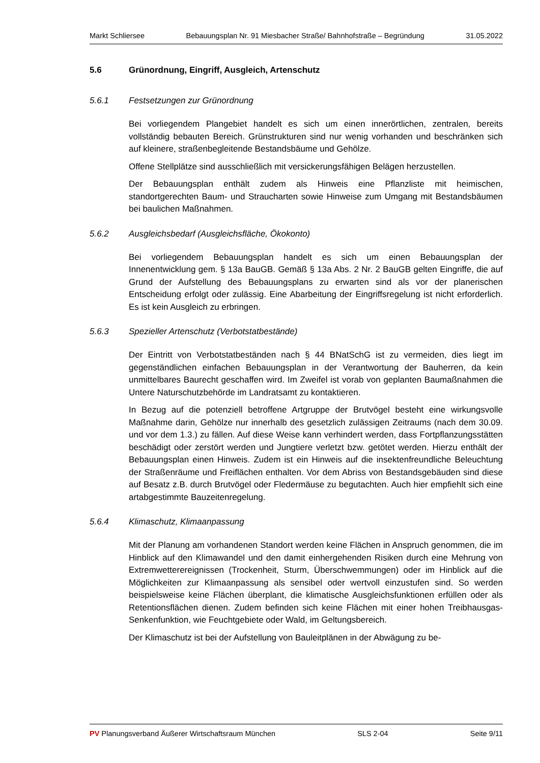Markt Schliersee Bebauungsplan Nr. 91 Miesbacher Straße/ Bahnhofstraße – Begründung 31.05.2022
5.6 Grünordnung, Eingriff, Ausgleich, Artenschutz
5.6.1 Festsetzungen zur Grünordnung
Bei vorliegendem Plangebiet handelt es sich um einen innerörtlichen, zentralen, bereits vollständig bebauten Bereich. Grünstrukturen sind nur wenig vorhanden und beschränken sich auf kleinere, straßenbegleitende Bestandsbäume und Gehölze.
Offene Stellplätze sind ausschließlich mit versickerungsfähigen Belägen herzustellen.
Der Bebauungsplan enthält zudem als Hinweis eine Pflanzliste mit heimischen, standortgerechten Baum- und Straucharten sowie Hinweise zum Umgang mit Bestandsbäumen bei baulichen Maßnahmen.
5.6.2 Ausgleichsbedarf (Ausgleichsfläche, Ökokonto)
Bei vorliegendem Bebauungsplan handelt es sich um einen Bebauungsplan der Innenentwicklung gem. § 13a BauGB. Gemäß § 13a Abs. 2 Nr. 2 BauGB gelten Eingriffe, die auf Grund der Aufstellung des Bebauungsplans zu erwarten sind als vor der planerischen Entscheidung erfolgt oder zulässig. Eine Abarbeitung der Eingriffsregelung ist nicht erforderlich. Es ist kein Ausgleich zu erbringen.
5.6.3 Spezieller Artenschutz (Verbotstatbestände)
Der Eintritt von Verbotstatbeständen nach § 44 BNatSchG ist zu vermeiden, dies liegt im gegenständlichen einfachen Bebauungsplan in der Verantwortung der Bauherren, da kein unmittelbares Baurecht geschaffen wird. Im Zweifel ist vorab von geplanten Baumaßnahmen die Untere Naturschutzbehörde im Landratsamt zu kontaktieren.
In Bezug auf die potenziell betroffene Artgruppe der Brutvögel besteht eine wirkungsvolle Maßnahme darin, Gehölze nur innerhalb des gesetzlich zulässigen Zeitraums (nach dem 30.09. und vor dem 1.3.) zu fällen. Auf diese Weise kann verhindert werden, dass Fortpflanzungsstätten beschädigt oder zerstört werden und Jungtiere verletzt bzw. getötet werden. Hierzu enthält der Bebauungsplan einen Hinweis. Zudem ist ein Hinweis auf die insektenfreundliche Beleuchtung der Straßenräume und Freiflächen enthalten. Vor dem Abriss von Bestandsgebäuden sind diese auf Besatz z.B. durch Brutvögel oder Fledermäuse zu begutachten. Auch hier empfiehlt sich eine artabgestimmte Bauzeitenregelung.
5.6.4 Klimaschutz, Klimaanpassung
Mit der Planung am vorhandenen Standort werden keine Flächen in Anspruch genommen, die im Hinblick auf den Klimawandel und den damit einhergehenden Risiken durch eine Mehrung von Extremwetterereignissen (Trockenheit, Sturm, Überschwemmungen) oder im Hinblick auf die Möglichkeiten zur Klimaanpassung als sensibel oder wertvoll einzustufen sind. So werden beispielsweise keine Flächen überplant, die klimatische Ausgleichsfunktionen erfüllen oder als Retentionsflächen dienen. Zudem befinden sich keine Flächen mit einer hohen Treibhausgas-Senkenfunktion, wie Feuchtgebiete oder Wald, im Geltungsbereich.
Der Klimaschutz ist bei der Aufstellung von Bauleitplänen in der Abwägung zu be-
PV Planungsverband Äußerer Wirtschaftsraum München SLS 2-04 Seite 9/11